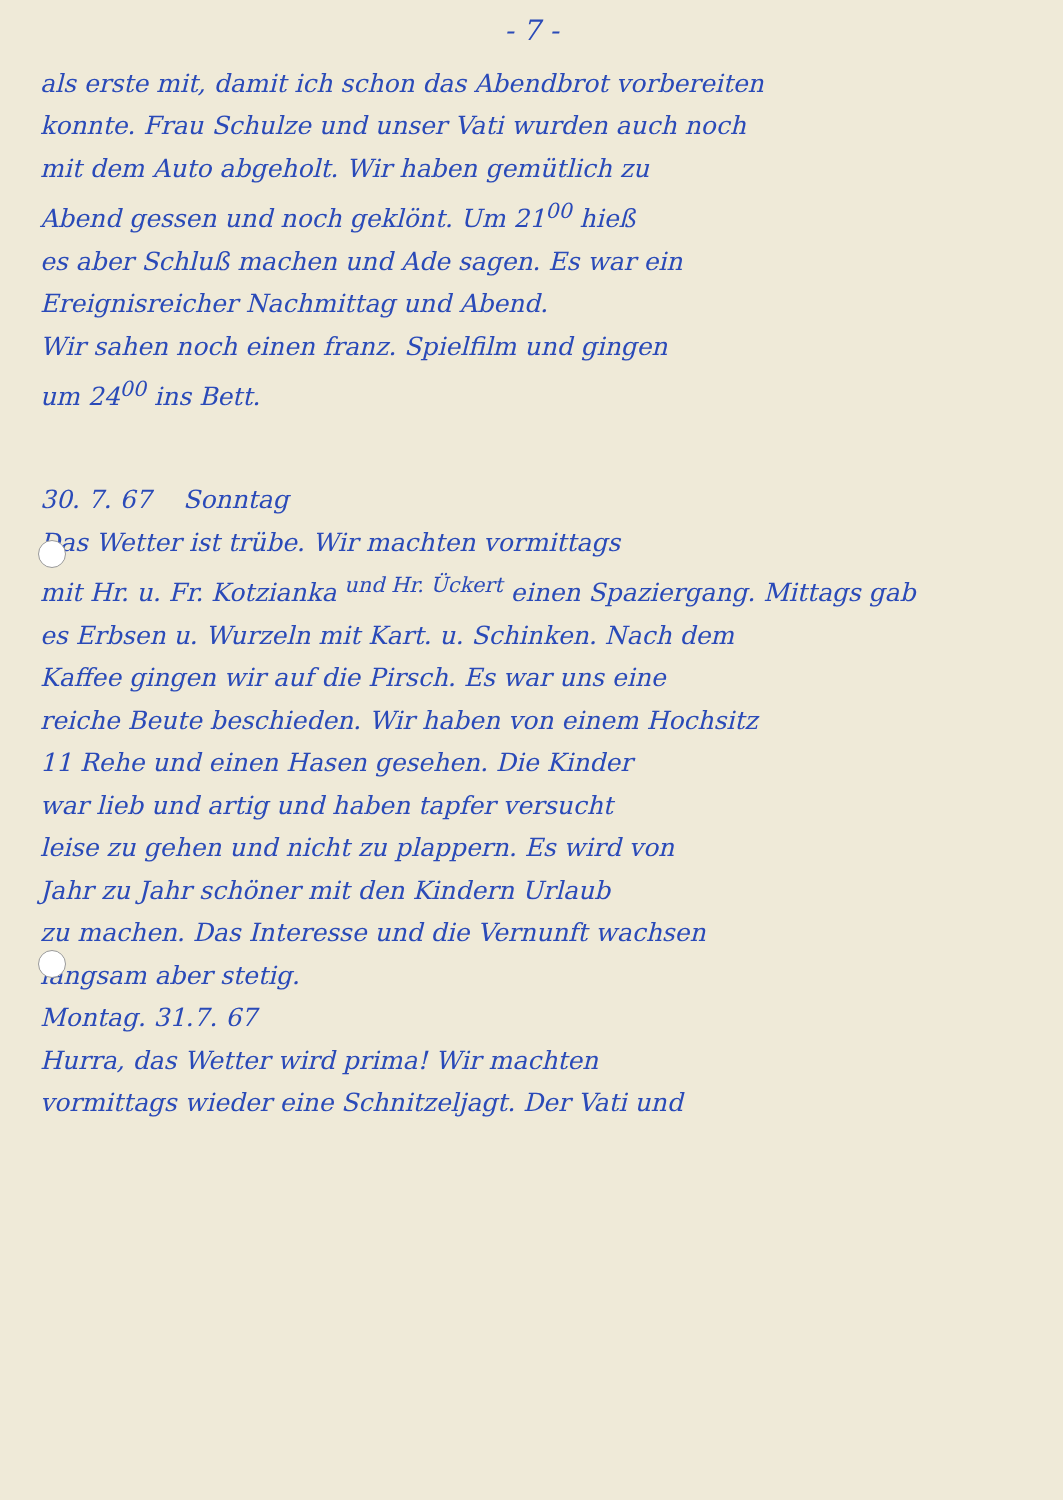- 7 -
als erste mit, damit ich schon das Abendbrot vorbereiten
konnte. Frau Schulze und unser Vati wurden auch noch
mit dem Auto abgeholt. Wir haben gemütlich zu
Abend gessen und noch geklönt. Um 21<sup>00</sup> hieß
es aber Schluß machen und Ade sagen. Es war ein
Ereignisreicher Nachmittag und Abend.
Wir sahen noch einen franz. Spielfilm und gingen
um 24<sup>00</sup> ins Bett.
30. 7. 67 Sonntag
Das Wetter ist trübe. Wir machten vormittags
mit Hr. u. Fr. Kotzianka <sup>und Hr. Ückert</sup> einen Spaziergang. Mittags gab
es Erbsen u. Wurzeln mit Kart. u. Schinken. Nach dem
Kaffee gingen wir auf die Pirsch. Es war uns eine
reiche Beute beschieden. Wir haben von einem Hochsitz
11 Rehe und einen Hasen gesehen. Die Kinder
war lieb und artig und haben tapfer versucht
leise zu gehen und nicht zu plappern. Es wird von
Jahr zu Jahr schöner mit den Kindern Urlaub
zu machen. Das Interesse und die Vernunft wachsen
langsam aber stetig.
Montag. 31.7. 67
Hurra, das Wetter wird prima! Wir machten
vormittags wieder eine Schnitzeljagt. Der Vati und